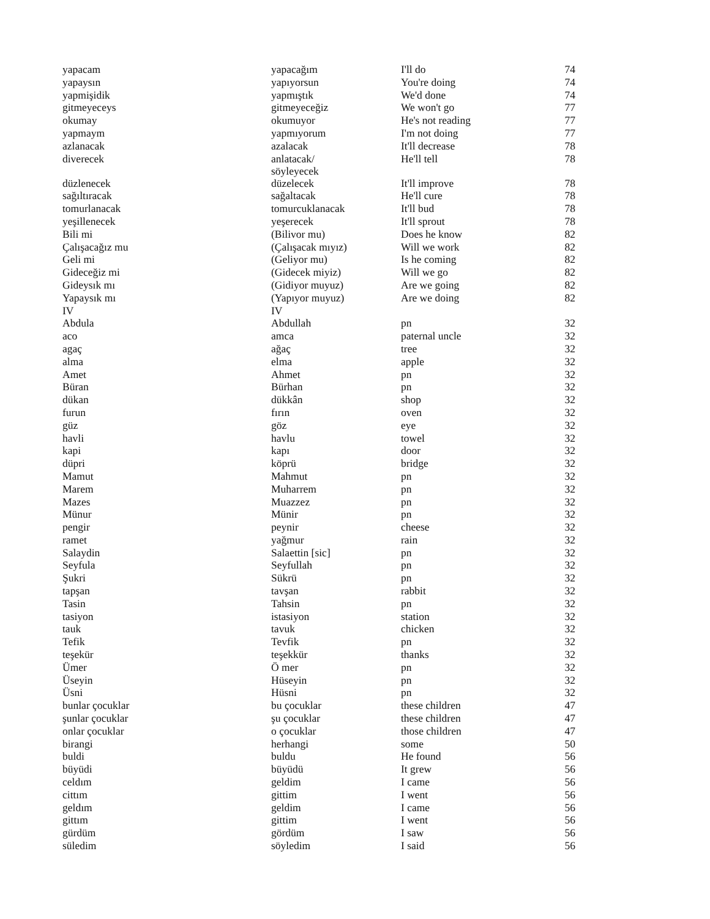| yapacam | yapacağım | I'll do | 74 |
| yapaysın | yapıyorsun | You're doing | 74 |
| yapmişidik | yapmıştık | We'd done | 74 |
| gitmeyeceys | gitmeyeceğiz | We won't go | 77 |
| okumay | okumuyor | He's not reading | 77 |
| yapmaym | yapmıyorum | I'm not doing | 77 |
| azlanacak | azalacak | It'll decrease | 78 |
| diverecek | anlatacak/ söyleyecek | He'll tell | 78 |
| düzlenecek | düzelecek | It'll improve | 78 |
| sağıltıracak | sağaltacak | He'll cure | 78 |
| tomurlanacak | tomurcuklanacak | It'll bud | 78 |
| yeşillenecek | yeşerecek | It'll sprout | 78 |
| Bili mi | (Bilivor mu) | Does he know | 82 |
| Çalışacağız mu | (Çalışacak mıyız) | Will we work | 82 |
| Geli mi | (Geliyor mu) | Is he coming | 82 |
| Gideceğiz mi | (Gidecek miyiz) | Will we go | 82 |
| Gideysık mı | (Gidiyor muyuz) | Are we going | 82 |
| Yapaysık mı | (Yapıyor muyuz) | Are we doing | 82 |
| IV | IV | | |
| Abdula | Abdullah | pn | 32 |
| aco | amca | paternal uncle | 32 |
| agaç | ağaç | tree | 32 |
| alma | elma | apple | 32 |
| Amet | Ahmet | pn | 32 |
| Büran | Bürhan | pn | 32 |
| dükan | dükkân | shop | 32 |
| furun | fırın | oven | 32 |
| güz | göz | eye | 32 |
| havli | havlu | towel | 32 |
| kapi | kapı | door | 32 |
| düpri | köprü | bridge | 32 |
| Mamut | Mahmut | pn | 32 |
| Marem | Muharrem | pn | 32 |
| Mazes | Muazzez | pn | 32 |
| Münur | Münir | pn | 32 |
| pengir | peynir | cheese | 32 |
| ramet | yağmur | rain | 32 |
| Salaydin | Salaettin [sic] | pn | 32 |
| Seyfula | Seyfullah | pn | 32 |
| Şukri | Sükrü | pn | 32 |
| tapşan | tavşan | rabbit | 32 |
| Tasin | Tahsin | pn | 32 |
| tasiyon | istasiyon | station | 32 |
| tauk | tavuk | chicken | 32 |
| Tefik | Tevfik | pn | 32 |
| teşekür | teşekkür | thanks | 32 |
| Ümer | Ö mer | pn | 32 |
| Üseyin | Hüseyin | pn | 32 |
| Üsni | Hüsni | pn | 32 |
| bunlar çocuklar | bu çocuklar | these children | 47 |
| şunlar çocuklar | şu çocuklar | these children | 47 |
| onlar çocuklar | o çocuklar | those children | 47 |
| birangi | herhangi | some | 50 |
| buldi | buldu | He found | 56 |
| büyüdi | büyüdü | It grew | 56 |
| celdım | geldim | I came | 56 |
| cittım | gittim | I went | 56 |
| geldım | geldim | I came | 56 |
| gittım | gittim | I went | 56 |
| gürdüm | gördüm | I saw | 56 |
| süledim | söyledim | I said | 56 |